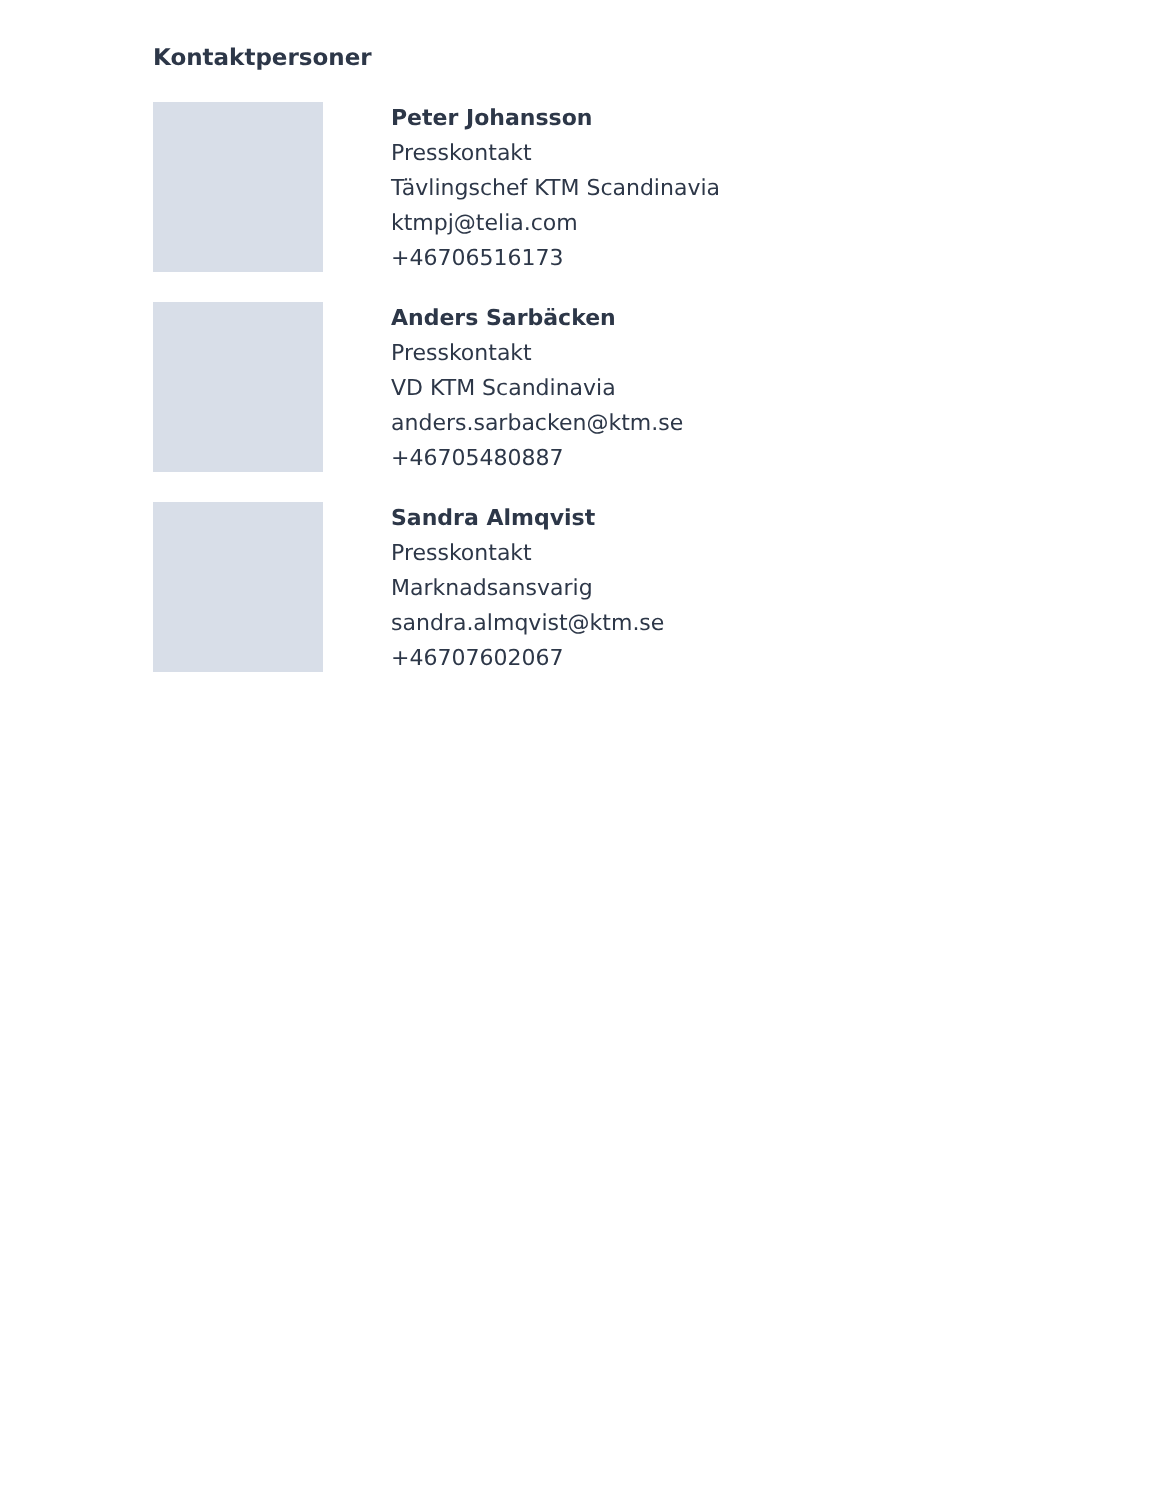Kontaktpersoner
Peter Johansson
Presskontakt
Tävlingschef KTM Scandinavia
ktmpj@telia.com
+46706516173
Anders Sarbäcken
Presskontakt
VD KTM Scandinavia
anders.sarbacken@ktm.se
+46705480887
Sandra Almqvist
Presskontakt
Marknadsansvarig
sandra.almqvist@ktm.se
+46707602067